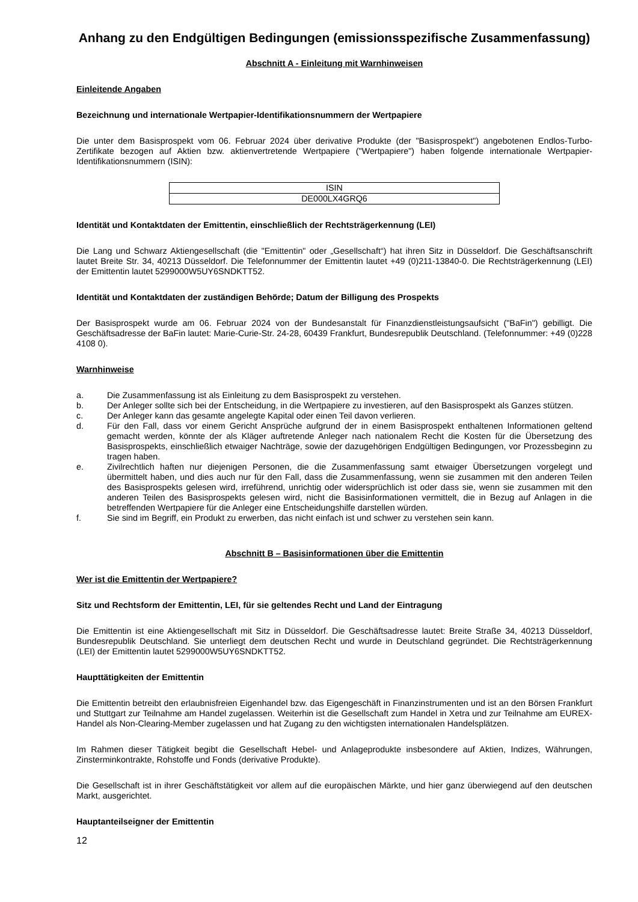Anhang zu den Endgültigen Bedingungen (emissionsspezifische Zusammenfassung)
Abschnitt A - Einleitung mit Warnhinweisen
Einleitende Angaben
Bezeichnung und internationale Wertpapier-Identifikationsnummern der Wertpapiere
Die unter dem Basisprospekt vom 06. Februar 2024 über derivative Produkte (der "Basisprospekt") angebotenen Endlos-Turbo-Zertifikate bezogen auf Aktien bzw. aktienvertretende Wertpapiere ("Wertpapiere") haben folgende internationale Wertpapier-Identifikationsnummern (ISIN):
| ISIN |
| --- |
| DE000LX4GRQ6 |
Identität und Kontaktdaten der Emittentin, einschließlich der Rechtsträgerkennung (LEI)
Die Lang und Schwarz Aktiengesellschaft (die "Emittentin" oder „Gesellschaft“) hat ihren Sitz in Düsseldorf. Die Geschäftsanschrift lautet Breite Str. 34, 40213 Düsseldorf. Die Telefonnummer der Emittentin lautet +49 (0)211-13840-0. Die Rechtsträgerkennung (LEI) der Emittentin lautet 5299000W5UY6SNDKTT52.
Identität und Kontaktdaten der zuständigen Behörde; Datum der Billigung des Prospekts
Der Basisprospekt wurde am 06. Februar 2024 von der Bundesanstalt für Finanzdienstleistungsaufsicht ("BaFin") gebilligt. Die Geschäftsadresse der BaFin lautet: Marie-Curie-Str. 24-28, 60439 Frankfurt, Bundesrepublik Deutschland. (Telefonnummer: +49 (0)228 4108 0).
Warnhinweise
a. Die Zusammenfassung ist als Einleitung zu dem Basisprospekt zu verstehen.
b. Der Anleger sollte sich bei der Entscheidung, in die Wertpapiere zu investieren, auf den Basisprospekt als Ganzes stützen.
c. Der Anleger kann das gesamte angelegte Kapital oder einen Teil davon verlieren.
d. Für den Fall, dass vor einem Gericht Ansprüche aufgrund der in einem Basisprospekt enthaltenen Informationen geltend gemacht werden, könnte der als Kläger auftretende Anleger nach nationalem Recht die Kosten für die Übersetzung des Basisprospekts, einschließlich etwaiger Nachträge, sowie der dazugehörigen Endgültigen Bedingungen, vor Prozessbeginn zu tragen haben.
e. Zivilrechtlich haften nur diejenigen Personen, die die Zusammenfassung samt etwaiger Übersetzungen vorgelegt und übermittelt haben, und dies auch nur für den Fall, dass die Zusammenfassung, wenn sie zusammen mit den anderen Teilen des Basisprospekts gelesen wird, irreführend, unrichtig oder widersprüchlich ist oder dass sie, wenn sie zusammen mit den anderen Teilen des Basisprospekts gelesen wird, nicht die Basisinformationen vermittelt, die in Bezug auf Anlagen in die betreffenden Wertpapiere für die Anleger eine Entscheidungshilfe darstellen würden.
f. Sie sind im Begriff, ein Produkt zu erwerben, das nicht einfach ist und schwer zu verstehen sein kann.
Abschnitt B – Basisinformationen über die Emittentin
Wer ist die Emittentin der Wertpapiere?
Sitz und Rechtsform der Emittentin, LEI, für sie geltendes Recht und Land der Eintragung
Die Emittentin ist eine Aktiengesellschaft mit Sitz in Düsseldorf. Die Geschäftsadresse lautet: Breite Straße 34, 40213 Düsseldorf, Bundesrepublik Deutschland. Sie unterliegt dem deutschen Recht und wurde in Deutschland gegründet. Die Rechtsträgerkennung (LEI) der Emittentin lautet 5299000W5UY6SNDKTT52.
Haupttätigkeiten der Emittentin
Die Emittentin betreibt den erlaubnisfreien Eigenhandel bzw. das Eigengeschäft in Finanzinstrumenten und ist an den Börsen Frankfurt und Stuttgart zur Teilnahme am Handel zugelassen. Weiterhin ist die Gesellschaft zum Handel in Xetra und zur Teilnahme am EUREX-Handel als Non-Clearing-Member zugelassen und hat Zugang zu den wichtigsten internationalen Handelsplätzen.
Im Rahmen dieser Tätigkeit begibt die Gesellschaft Hebel- und Anlageprodukte insbesondere auf Aktien, Indizes, Währungen, Zinsterminkontrakte, Rohstoffe und Fonds (derivative Produkte).
Die Gesellschaft ist in ihrer Geschäftstätigkeit vor allem auf die europäischen Märkte, und hier ganz überwiegend auf den deutschen Markt, ausgerichtet.
Hauptanteilseigner der Emittentin
12